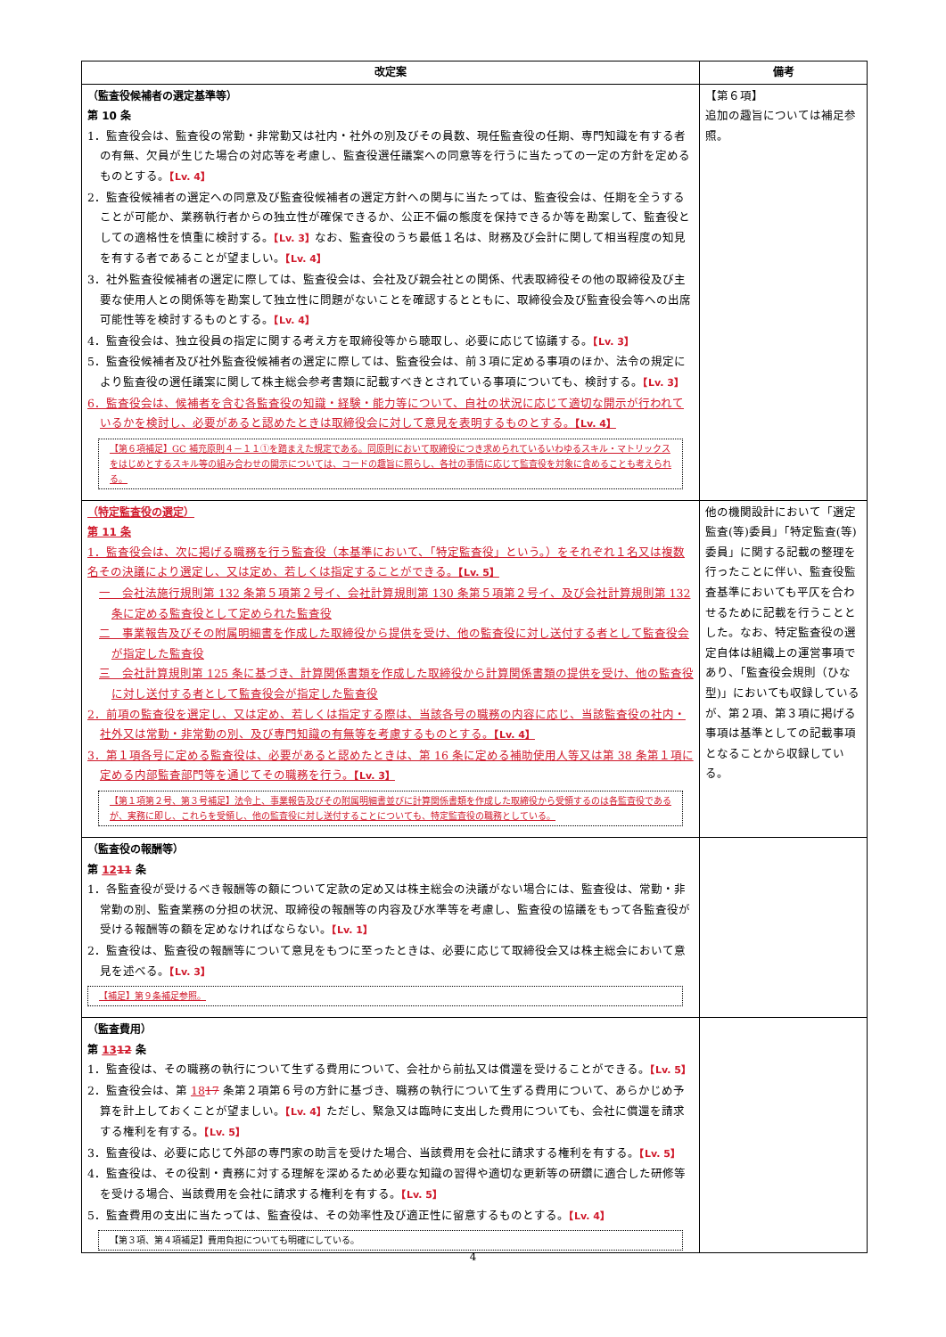| 改定案 | 備考 |
| --- | --- |
| （監査役候補者の選定基準等） 第 10 条 1．監査役会は、監査役の常勤・非常勤又は社内・社外の別及びその員数、現任監査役の任期、専門知識を有する者の有無、欠員が生じた場合の対応等を考慮し、監査役選任議案への同意等を行うに当たっての一定の方針を定めるものとする。 【Lv. 4】 2．監査役候補者の選定への同意及び監査役候補者の選定方針への関与に当たっては、監査役会は、任期を全うすることが可能か、業務執行者からの独立性が確保できるか、公正不偏の態度を保持できるか等を勘案して、監査役としての適格性を慎重に検討する。 【Lv. 3】 なお、監査役のうち最低１名は、財務及び会計に関して相当程度の知見を有する者であることが望ましい。 【Lv. 4】 3．社外監査役候補者の選定に際しては、監査役会は、会社及び親会社との関係、代表取締役その他の取締役及び主要な使用人との関係等を勘案して独立性に問題がないことを確認するとともに、取締役会及び監査役会等への出席可能性等を検討するものとする。 【Lv. 4】 4．監査役会は、独立役員の指定に関する考え方を取締役等から聴取し、必要に応じて協議する。 【Lv. 3】 5．監査役候補者及び社外監査役候補者の選定に際しては、監査役会は、前３項に定める事項のほか、法令の規定により監査役の選任議案に関して株主総会参考書類に記載すべきとされている事項についても、検討する。 【Lv. 3】 6．監査役会は、候補者を含む各監査役の知識・経験・能力等について、自社の状況に応じて適切な開示が行われているかを検討し、必要があると認めたときは取締役会に対して意見を表明するものとする。 【Lv. 4】 【第６項補足】GC 補充原則４－１１①を踏まえた規定である。同原則において取締役につき求められているいわゆるスキル・マトリックスをはじめとするスキル等の組み合わせの開示については、コードの趣旨に照らし、各社の事情に応じて監査役を対象に含めることも考えられる。 | 【第６項】 追加の趣旨については補足参照。 |
| （特定監査役の選定） 第 11 条 1．監査役会は、次に掲げる職務を行う監査役（本基準において、「特定監査役」という。）をそれぞれ１名又は複数名その決議により選定し、又は定め、若しくは指定することができる。 【Lv. 5】 一 会社法施行規則第 132 条第５項第２号イ、会社計算規則第 130 条第５項第２号イ、及び会社計算規則第 132 条に定める監査役として定められた監査役 二 事業報告及びその附属明細書を作成した取締役から提供を受け、他の監査役に対し送付する者として監査役会が指定した監査役 三 会社計算規則第 125 条に基づき、計算関係書類を作成した取締役から計算関係書類の提供を受け、他の監査役に対し送付する者として監査役会が指定した監査役 2．前項の監査役を選定し、又は定め、若しくは指定する際は、当該各号の職務の内容に応じ、当該監査役の社内・社外又は常勤・非常勤の別、及び専門知識の有無等を考慮するものとする。 【Lv. 4】 3．第１項各号に定める監査役は、必要があると認めたときは、第 16 条に定める補助使用人等又は第 38 条第１項に定める内部監査部門等を通じてその職務を行う。 【Lv. 3】 【第１項第２号、第３号補足】法令上、事業報告及びその附属明細書並びに計算関係書類を作成した取締役から受領するのは各監査役であるが、実務に即し、これらを受領し、他の監査役に対し送付することについても、特定監査役の職務としている。 | 他の機関設計において「選定監査(等)委員」「特定監査(等)委員」に関する記載の整理を行ったことに伴い、監査役監査基準においても平仄を合わせるために記載を行うこととした。なお、特定監査役の選定自体は組織上の運営事項であり、「監査役会規則（ひな型)」においても収録しているが、第２項、第３項に掲げる事項は基準としての記載事項となることから収録している。 |
| （監査役の報酬等） 第 12 11 条 1．各監査役が受けるべき報酬等の額について定款の定め又は株主総会の決議がない場合には、監査役は、常勤・非常勤の別、監査業務の分担の状況、取締役の報酬等の内容及び水準等を考慮し、監査役の協議をもって各監査役が受ける報酬等の額を定めなければならない。 【Lv. 1】 2．監査役は、監査役の報酬等について意見をもつに至ったときは、必要に応じて取締役会又は株主総会において意見を述べる。 【Lv. 3】 【補足】第９条補足参照。 | |
| （監査費用） 第 13 12 条 1．監査役は、その職務の執行について生ずる費用について、会社から前払又は償還を受けることができる。 【Lv. 5】 2．監査役会は、第 18 17 条第２項第６号の方針に基づき、職務の執行について生ずる費用について、あらかじめ予算を計上しておくことが望ましい。 【Lv. 4】 ただし、緊急又は臨時に支出した費用についても、会社に償還を請求する権利を有する。 【Lv. 5】 3．監査役は、必要に応じて外部の専門家の助言を受けた場合、当該費用を会社に請求する権利を有する。 【Lv. 5】 4．監査役は、その役割・責務に対する理解を深めるため必要な知識の習得や適切な更新等の研鑽に適合した研修等を受ける場合、当該費用を会社に請求する権利を有する。 【Lv. 5】 5．監査費用の支出に当たっては、監査役は、その効率性及び適正性に留意するものとする。 【Lv. 4】 【第３項、第４項補足】費用負担についても明確にしている。 | |
4